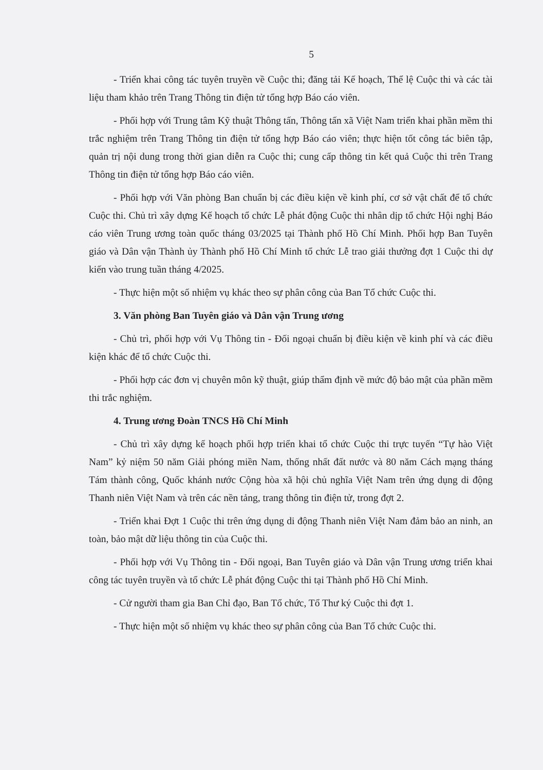5
- Triển khai công tác tuyên truyền về Cuộc thi; đăng tải Kế hoạch, Thể lệ Cuộc thi và các tài liệu tham khảo trên Trang Thông tin điện tử tổng hợp Báo cáo viên.
- Phối hợp với Trung tâm Kỹ thuật Thông tấn, Thông tấn xã Việt Nam triển khai phần mềm thi trắc nghiệm trên Trang Thông tin điện tử tổng hợp Báo cáo viên; thực hiện tốt công tác biên tập, quản trị nội dung trong thời gian diễn ra Cuộc thi; cung cấp thông tin kết quả Cuộc thi trên Trang Thông tin điện tử tổng hợp Báo cáo viên.
- Phối hợp với Văn phòng Ban chuẩn bị các điều kiện về kinh phí, cơ sở vật chất để tổ chức Cuộc thi. Chủ trì xây dựng Kế hoạch tổ chức Lễ phát động Cuộc thi nhân dịp tổ chức Hội nghị Báo cáo viên Trung ương toàn quốc tháng 03/2025 tại Thành phố Hồ Chí Minh. Phối hợp Ban Tuyên giáo và Dân vận Thành ủy Thành phố Hồ Chí Minh tổ chức Lễ trao giải thưởng đợt 1 Cuộc thi dự kiến vào trung tuần tháng 4/2025.
- Thực hiện một số nhiệm vụ khác theo sự phân công của Ban Tổ chức Cuộc thi.
3. Văn phòng Ban Tuyên giáo và Dân vận Trung ương
- Chủ trì, phối hợp với Vụ Thông tin - Đối ngoại chuẩn bị điều kiện về kinh phí và các điều kiện khác để tổ chức Cuộc thi.
- Phối hợp các đơn vị chuyên môn kỹ thuật, giúp thẩm định về mức độ bảo mật của phần mềm thi trắc nghiệm.
4. Trung ương Đoàn TNCS Hồ Chí Minh
- Chủ trì xây dựng kế hoạch phối hợp triển khai tổ chức Cuộc thi trực tuyến “Tự hào Việt Nam” kỷ niệm 50 năm Giải phóng miền Nam, thống nhất đất nước và 80 năm Cách mạng tháng Tám thành công, Quốc khánh nước Cộng hòa xã hội chủ nghĩa Việt Nam trên ứng dụng di động Thanh niên Việt Nam và trên các nền tảng, trang thông tin điện tử, trong đợt 2.
- Triển khai Đợt 1 Cuộc thi trên ứng dụng di động Thanh niên Việt Nam đảm bảo an ninh, an toàn, bảo mật dữ liệu thông tin của Cuộc thi.
- Phối hợp với Vụ Thông tin - Đối ngoại, Ban Tuyên giáo và Dân vận Trung ương triển khai công tác tuyên truyền và tổ chức Lễ phát động Cuộc thi tại Thành phố Hồ Chí Minh.
- Cử người tham gia Ban Chỉ đạo, Ban Tổ chức, Tổ Thư ký Cuộc thi đợt 1.
- Thực hiện một số nhiệm vụ khác theo sự phân công của Ban Tổ chức Cuộc thi.